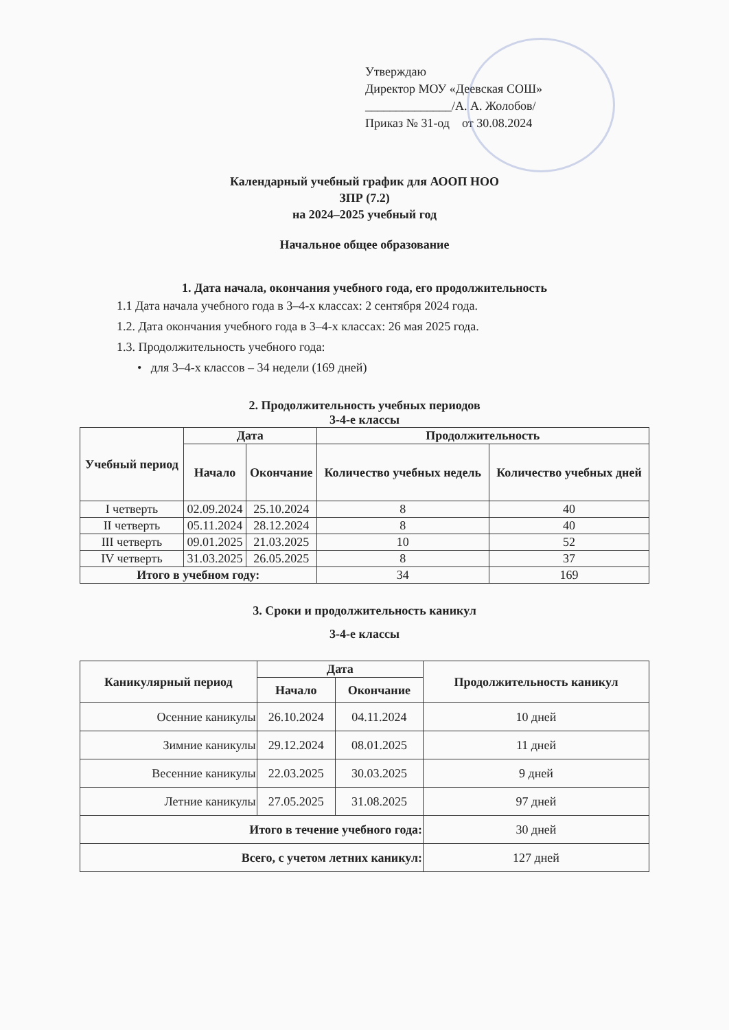Утверждаю
Директор МОУ «Деевская СОШ»
______________/А. А. Жолобов/
Приказ № 31-од от 30.08.2024
Календарный учебный график для АООП НОО
ЗПР (7.2)
на 2024–2025 учебный год
Начальное общее образование
1. Дата начала, окончания учебного года, его продолжительность
1.1 Дата начала учебного года в 3–4-х классах: 2 сентября 2024 года.
1.2. Дата окончания учебного года в 3–4-х классах: 26 мая 2025 года.
1.3. Продолжительность учебного года:
• для 3–4-х классов – 34 недели (169 дней)
2. Продолжительность учебных периодов
3-4-е классы
| Учебный период | Дата | | Продолжительность | |
| --- | --- | --- | --- | --- |
| | Начало | Окончание | Количество учебных недель | Количество учебных дней |
| I четверть | 02.09.2024 | 25.10.2024 | 8 | 40 |
| II четверть | 05.11.2024 | 28.12.2024 | 8 | 40 |
| III четверть | 09.01.2025 | 21.03.2025 | 10 | 52 |
| IV четверть | 31.03.2025 | 26.05.2025 | 8 | 37 |
| Итого в учебном году: | | | 34 | 169 |
3. Сроки и продолжительность каникул
3-4-е классы
| Каникулярный период | Дата | | Продолжительность каникул |
| --- | --- | --- | --- |
| | Начало | Окончание | |
| Осенние каникулы | 26.10.2024 | 04.11.2024 | 10 дней |
| Зимние каникулы | 29.12.2024 | 08.01.2025 | 11 дней |
| Весенние каникулы | 22.03.2025 | 30.03.2025 | 9 дней |
| Летние каникулы | 27.05.2025 | 31.08.2025 | 97 дней |
| Итого в течение учебного года: | | | 30 дней |
| Всего, с учетом летних каникул: | | | 127 дней |